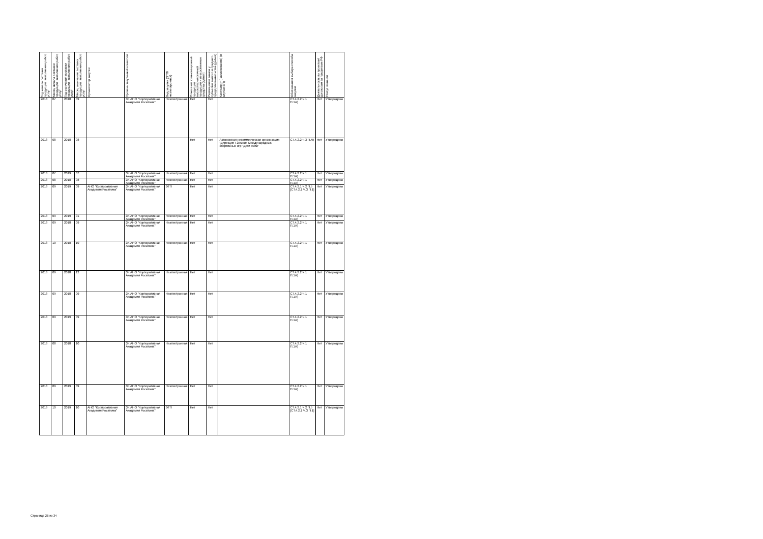| Год начала поставки продукции, выполнения работ, услуг | Месяц начала поставки продукции, выполнения работ, услуг | Год окончания поставки продукции, выполнения работ, услуг | Месяц окончания поставки продукции, выполнения работ, услуг | Организатор закупки | Уровень закупочной комиссии | Вид закупки (ЭТП/неэлектронная) | Отнесение к инновационной продукции, высокотехнологичной продукции и лекарственные средства (да/нет) | Размещение заказа у субъектов малого и среднего предпринимательства (да/нет) | Контрагент (наименование) (в случае ЕП) | Обоснования выбора способа закупки | Деятельность по проектам/договорам за пределами РФ | Статус позиции |
| --- | --- | --- | --- | --- | --- | --- | --- | --- | --- | --- | --- | --- |
| 2018 | 07 | 2018 | 09 | | ЗК АНО "Корпоративная Академия Росатома" | Неэлектронная | Нет | Нет | | СТ.4.2.2 Ч.1 П.1А) | Нет | Утверждено |
| 2018 | 08 | 2018 | 08 | | | | Нет | Нет | Автономная некоммерческая организация "Дирекция I Зимних Международных спортивных игр "Дети Азии" | СТ.4.2.2 Ч.3 П.Л) | Нет | Утверждено |
| 2018 | 07 | 2019 | 07 | | ЗК АНО "Корпоративная Академия Росатома" | Неэлектронная | Нет | Нет | | СТ.4.2.2 Ч.1 П.1А) | Нет | Утверждено |
| 2018 | 08 | 2018 | 08 | | ЗК АНО "Корпоративная Академия Росатома" | Неэлектронная | Нет | Нет | | СТ.4.2.2 Ч.1 П.1А) | Нет | Утверждено |
| 2018 | 09 | 2019 | 09 | АНО "Корпоративная Академия Росатома" | ЗК АНО "Корпоративная Академия Росатома" | ЭТП | Нет | Нет | | СТ.4.2.1 Ч.2 П.5 [СТ.4.2.1 Ч.3 П.1] | Нет | Утверждено |
| 2018 | 09 | 2019 | 01 | | ЗК АНО "Корпоративная Академия Росатома" | Неэлектронная | Нет | Нет | | СТ.4.2.2 Ч.1 П.1А) | Нет | Утверждено |
| 2018 | 09 | 2018 | 09 | | ЗК АНО "Корпоративная Академия Росатома" | Неэлектронная | Нет | Нет | | СТ.4.2.2 Ч.1 П.1А) | Нет | Утверждено |
| 2018 | 10 | 2018 | 10 | | ЗК АНО "Корпоративная Академия Росатома" | Неэлектронная | Нет | Нет | | СТ.4.2.2 Ч.1 П.1А) | Нет | Утверждено |
| 2018 | 09 | 2018 | 12 | | ЗК АНО "Корпоративная Академия Росатома" | Неэлектронная | Нет | Нет | | СТ.4.2.2 Ч.1 П.1А) | Нет | Утверждено |
| 2018 | 09 | 2018 | 09 | | ЗК АНО "Корпоративная Академия Росатома" | Неэлектронная | Нет | Нет | | СТ.4.2.2 Ч.1 П.1А) | Нет | Утверждено |
| 2018 | 09 | 2019 | 09 | | ЗК АНО "Корпоративная Академия Росатома" | Неэлектронная | Нет | Нет | | СТ.4.2.2 Ч.1 П.1А) | Нет | Утверждено |
| 2018 | 08 | 2018 | 10 | | ЗК АНО "Корпоративная Академия Росатома" | Неэлектронная | Нет | Нет | | СТ.4.2.2 Ч.1 П.1А) | Нет | Утверждено |
| 2018 | 09 | 2019 | 09 | | ЗК АНО "Корпоративная Академия Росатома" | Неэлектронная | Нет | Нет | | СТ.4.2.2 Ч.1 П.1А) | Нет | Утверждено |
| 2018 | 10 | 2019 | 10 | АНО "Корпоративная Академия Росатома" | ЗК АНО "Корпоративная Академия Росатома" | ЭТП | Нет | Нет | | СТ.4.2.1 Ч.2 П.5 [СТ.4.2.1 Ч.3 П.1] | Нет | Утверждено |
Страница 26 из 34